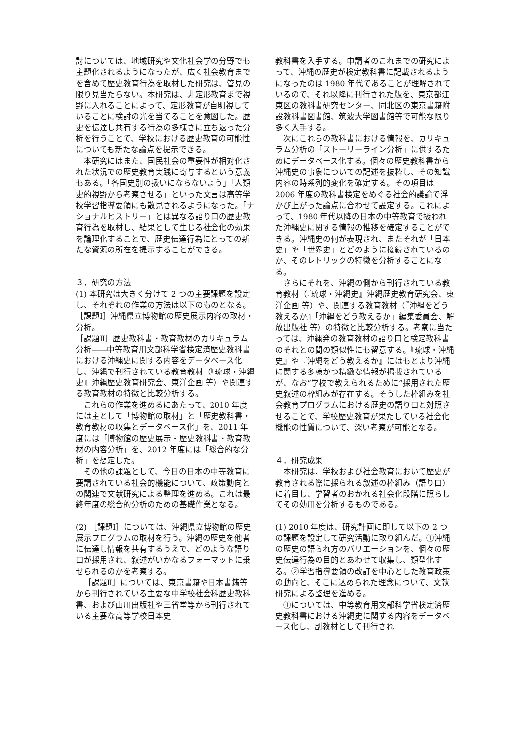討については、地域研究や文化社会学の分野でも主題化されるようになったが、広く社会教育までを含めて歴史教育行為を取材した研究は、管見の限り見当たらない。本研究は、非定形教育まで視野に入れることによって、定形教育が自明視していることに検討の光を当てることを意図した。歴史を伝達し共有する行為の多様さに立ち返った分析を行うことで、学校における歴史教育の可能性についても新たな論点を提示できる。
本研究にはまた、国民社会の重要性が相対化された状況での歴史教育実践に寄与するという意義もある。「各国史別の扱いにならないよう」「人類史的視野から考察させる」といった文言は高等学校学習指導要領にも散見されるようになった。「ナショナルヒストリー」とは異なる語り口の歴史教育行為を取材し、結果として生じる社会化の効果を論理化することで、歴史伝達行為にとっての新たな資源の所在を提示することができる。
３．研究の方法
(1) 本研究は大きく分けて 2 つの主要課題を設定し、それぞれの作業の方法は以下のものとなる。
［課題Ⅰ］沖縄県立博物館の歴史展示内容の取材・分析。
［課題Ⅱ］歴史教科書・教育教材のカリキュラム分析――中等教育用文部科学省検定済歴史教科書における沖縄史に関する内容をデータベース化し、沖縄で刊行されている教育教材（『琉球・沖縄史』沖縄歴史教育研究会、東洋企画 等）や関連する教育教材の特徴と比較分析する。
これらの作業を進めるにあたって、2010 年度には主として「博物館の取材」と「歴史教科書・教育教材の収集とデータベース化」を、2011 年度には「博物館の歴史展示・歴史教科書・教育教材の内容分析」を、2012 年度には「総合的な分析」を想定した。
その他の課題として、今日の日本の中等教育に要請されている社会的機能について、政策動向との関連で文献研究による整理を進める。これは最終年度の総合的分析のための基礎作業となる。
(2) ［課題Ⅰ］については、沖縄県立博物館の歴史展示プログラムの取材を行う。沖縄の歴史を他者に伝達し情報を共有するうえで、どのような語り口が採用され、叙述がいかなるフォーマットに乗せられるのかを考察する。
［課題Ⅱ］については、東京書籍や日本書籍等から刊行されている主要な中学校社会科歴史教科書、および山川出版社や三省堂等から刊行されている主要な高等学校日本史
教科書を入手する。申請者のこれまでの研究によって、沖縄の歴史が検定教科書に記載されるようになったのは 1980 年代であることが理解されているので、それ以降に刊行された版を、東京都江東区の教科書研究センター、同北区の東京書籍附設教科書図書館、筑波大学図書館等で可能な限り多く入手する。
次にこれらの教科書における情報を、カリキュラム分析の「ストーリーライン分析」に供するためにデータベース化する。個々の歴史教科書から沖縄史の事象についての記述を抜粋し、その知識内容の時系列的変化を確定する。その項目は 2006 年度の教科書検定をめぐる社会的議論で浮かび上がった論点に合わせて設定する。これによって、1980 年代以降の日本の中等教育で扱われた沖縄史に関する情報の推移を確定することができる。沖縄史の何が表現され、またそれが「日本史」や「世界史」とどのように接続されているのか、そのレトリックの特徴を分析することになる。
さらにそれを、沖縄の側から刊行されている教育教材（『琉球・沖縄史』沖縄歴史教育研究会、東洋企画 等）や、関連する教育教材（『沖縄をどう教えるか』「沖縄をどう教えるか」編集委員会、解放出版社 等）の特徴と比較分析する。考察に当たっては、沖縄発の教育教材の語り口と検定教科書のそれとの間の類似性にも留意する。『琉球・沖縄史』や『沖縄をどう教えるか』にはもとより沖縄に関する多様かつ精緻な情報が掲載されているが、なお“学校で教えられるために”採用された歴史叙述の枠組みが存在する。そうした枠組みを社会教育プログラムにおける歴史の語り口と対照させることで、学校歴史教育が果たしている社会化機能の性質について、深い考察が可能となる。
４．研究成果
本研究は、学校および社会教育において歴史が教育される際に採られる叙述の枠組み（語り口）に着目し、学習者のおかれる社会化段階に照らしてその効用を分析するものである。
(1) 2010 年度は、研究計画に即して以下の 2 つの課題を設定して研究活動に取り組んだ。①沖縄の歴史の語られ方のバリエーションを、個々の歴史伝達行為の目的とあわせて収集し、類型化する。②学習指導要領の改訂を中心とした教育政策の動向と、そこに込められた理念について、文献研究による整理を進める。
①については、中等教育用文部科学省検定済歴史教科書における沖縄史に関する内容をデータベース化し、副教材として刊行され